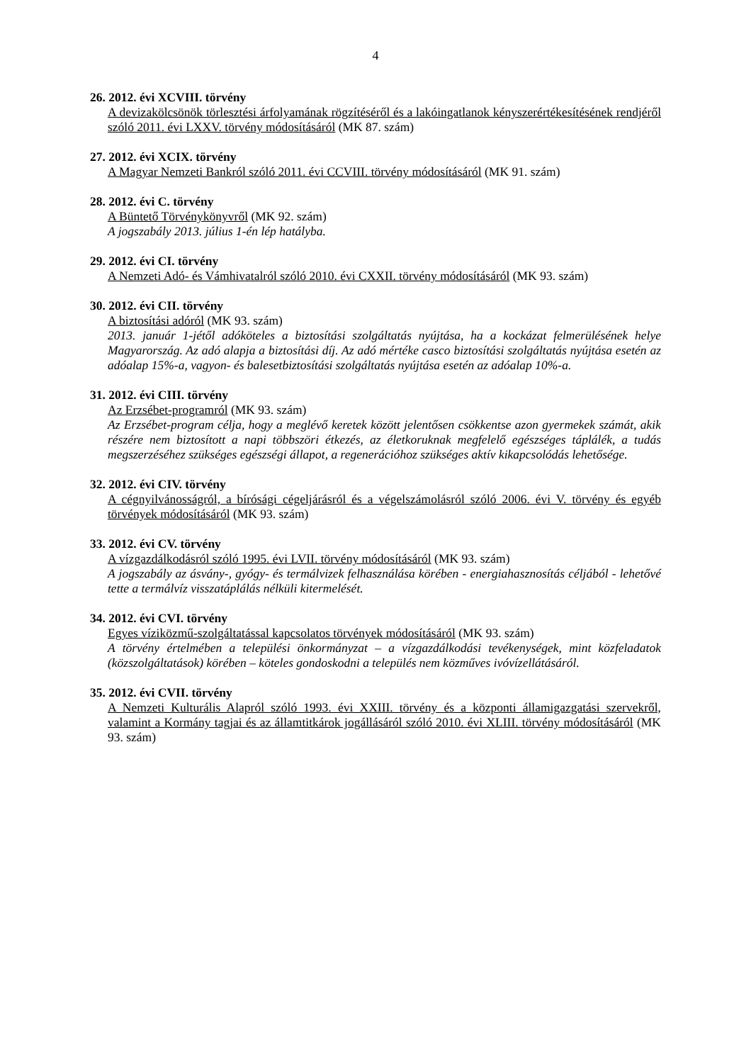4
26. 2012. évi XCVIII. törvény
A devizakölcsönök törlesztési árfolyamának rögzítéséről és a lakóingatlanok kényszerértékesítésének rendjéről szóló 2011. évi LXXV. törvény módosításáról (MK 87. szám)
27. 2012. évi XCIX. törvény
A Magyar Nemzeti Bankról szóló 2011. évi CCVIII. törvény módosításáról (MK 91. szám)
28. 2012. évi C. törvény
A Büntető Törvénykönyvről (MK 92. szám)
A jogszabály 2013. július 1-én lép hatályba.
29. 2012. évi CI. törvény
A Nemzeti Adó- és Vámhivatalról szóló 2010. évi CXXII. törvény módosításáról (MK 93. szám)
30. 2012. évi CII. törvény
A biztosítási adóról (MK 93. szám)
2013. január 1-jétől adóköteles a biztosítási szolgáltatás nyújtása, ha a kockázat felmerülésének helye Magyarország. Az adó alapja a biztosítási díj. Az adó mértéke casco biztosítási szolgáltatás nyújtása esetén az adóalap 15%-a, vagyon- és balesetbiztosítási szolgáltatás nyújtása esetén az adóalap 10%-a.
31. 2012. évi CIII. törvény
Az Erzsébet-programról (MK 93. szám)
Az Erzsébet-program célja, hogy a meglévő keretek között jelentősen csökkentse azon gyermekek számát, akik részére nem biztosított a napi többszöri étkezés, az életkoruknak megfelelő egészséges táplálék, a tudás megszerzéséhez szükséges egészségi állapot, a regenerációhoz szükséges aktív kikapcsolódás lehetősége.
32. 2012. évi CIV. törvény
A cégnyilvánosságról, a bírósági cégeljárásról és a végelszámolásról szóló 2006. évi V. törvény és egyéb törvények módosításáról (MK 93. szám)
33. 2012. évi CV. törvény
A vízgazdálkodásról szóló 1995. évi LVII. törvény módosításáról (MK 93. szám)
A jogszabály az ásvány-, gyógy- és termálvizek felhasználása körében - energiahasznosítás céljából - lehetővé tette a termálvíz visszatáplálás nélküli kitermelését.
34. 2012. évi CVI. törvény
Egyes víziközmű-szolgáltatással kapcsolatos törvények módosításáról (MK 93. szám)
A törvény értelmében a települési önkormányzat – a vízgazdálkodási tevékenységek, mint közfeladatok (közszolgáltatások) körében – köteles gondoskodni a település nem közműves ivóvízellátásáról.
35. 2012. évi CVII. törvény
A Nemzeti Kulturális Alapról szóló 1993. évi XXIII. törvény és a központi államigazgatási szervekről, valamint a Kormány tagjai és az államtitkárok jogállásáról szóló 2010. évi XLIII. törvény módosításáról (MK 93. szám)